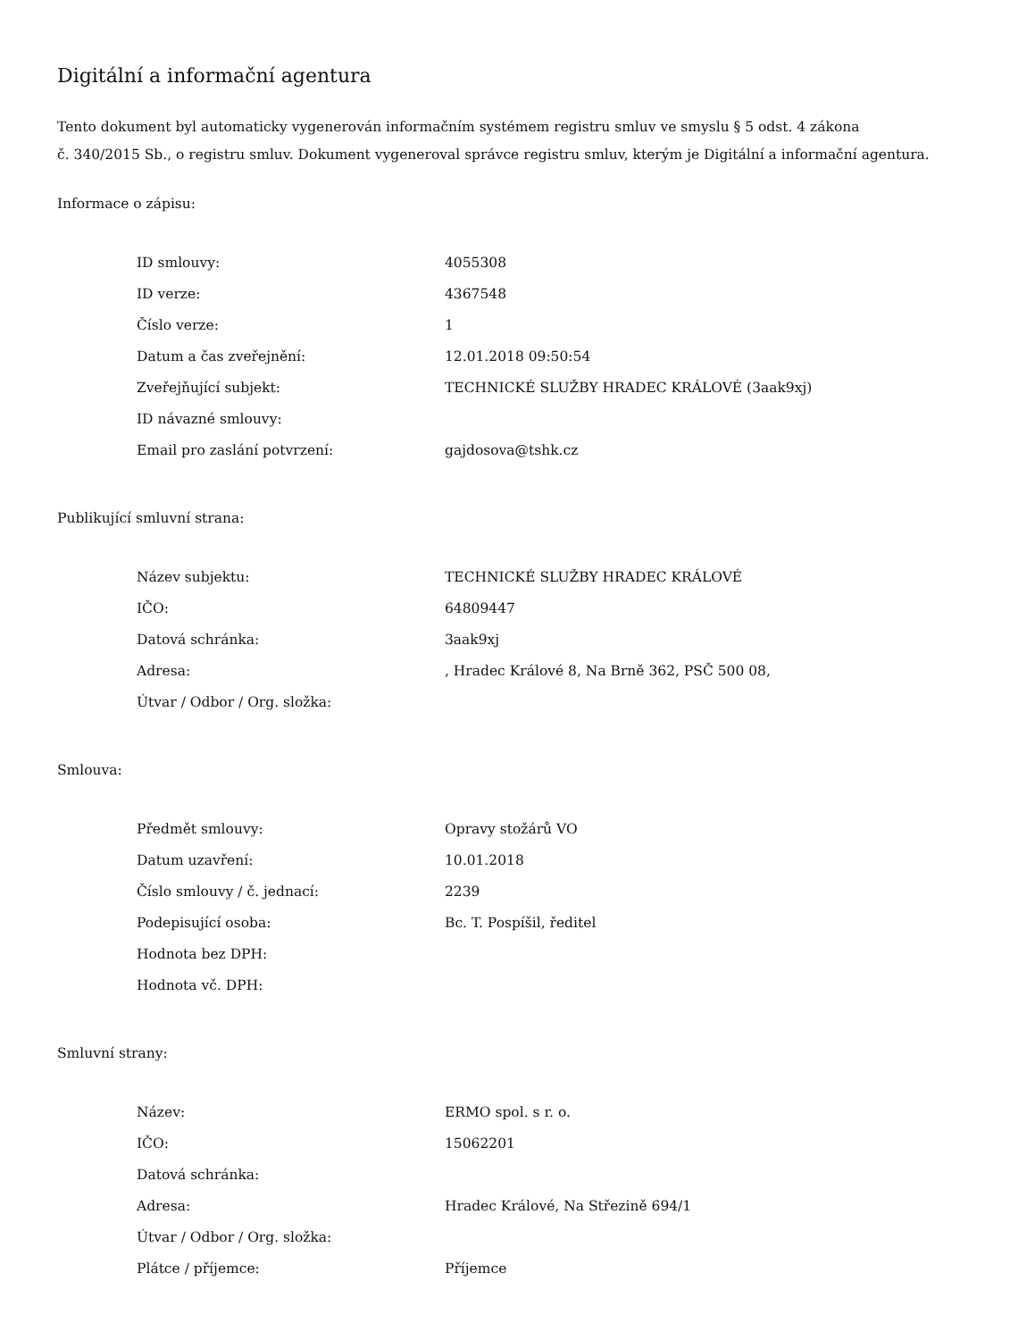Digitální a informační agentura
Tento dokument byl automaticky vygenerován informačním systémem registru smluv ve smyslu § 5 odst. 4 zákona
č. 340/2015 Sb., o registru smluv. Dokument vygeneroval správce registru smluv, kterým je Digitální a informační agentura.
Informace o zápisu:
| ID smlouvy: | 4055308 |
| ID verze: | 4367548 |
| Číslo verze: | 1 |
| Datum a čas zveřejnění: | 12.01.2018 09:50:54 |
| Zveřejňující subjekt: | TECHNICKÉ SLUŽBY HRADEC KRÁLOVÉ (3aak9xj) |
| ID návazné smlouvy: | |
| Email pro zaslání potvrzení: | gajdosova@tshk.cz |
Publikující smluvní strana:
| Název subjektu: | TECHNICKÉ SLUŽBY HRADEC KRÁLOVÉ |
| IČO: | 64809447 |
| Datová schránka: | 3aak9xj |
| Adresa: | , Hradec Králové 8, Na Brně 362, PSČ 500 08, |
| Útvar / Odbor / Org. složka: | |
Smlouva:
| Předmět smlouvy: | Opravy stožárů VO |
| Datum uzavření: | 10.01.2018 |
| Číslo smlouvy / č. jednací: | 2239 |
| Podepisující osoba: | Bc. T. Pospíšil, ředitel |
| Hodnota bez DPH: | |
| Hodnota vč. DPH: | |
Smluvní strany:
| Název: | ERMO spol. s r. o. |
| IČO: | 15062201 |
| Datová schránka: | |
| Adresa: | Hradec Králové, Na Střezině 694/1 |
| Útvar / Odbor / Org. složka: | |
| Plátce / příjemce: | Příjemce |